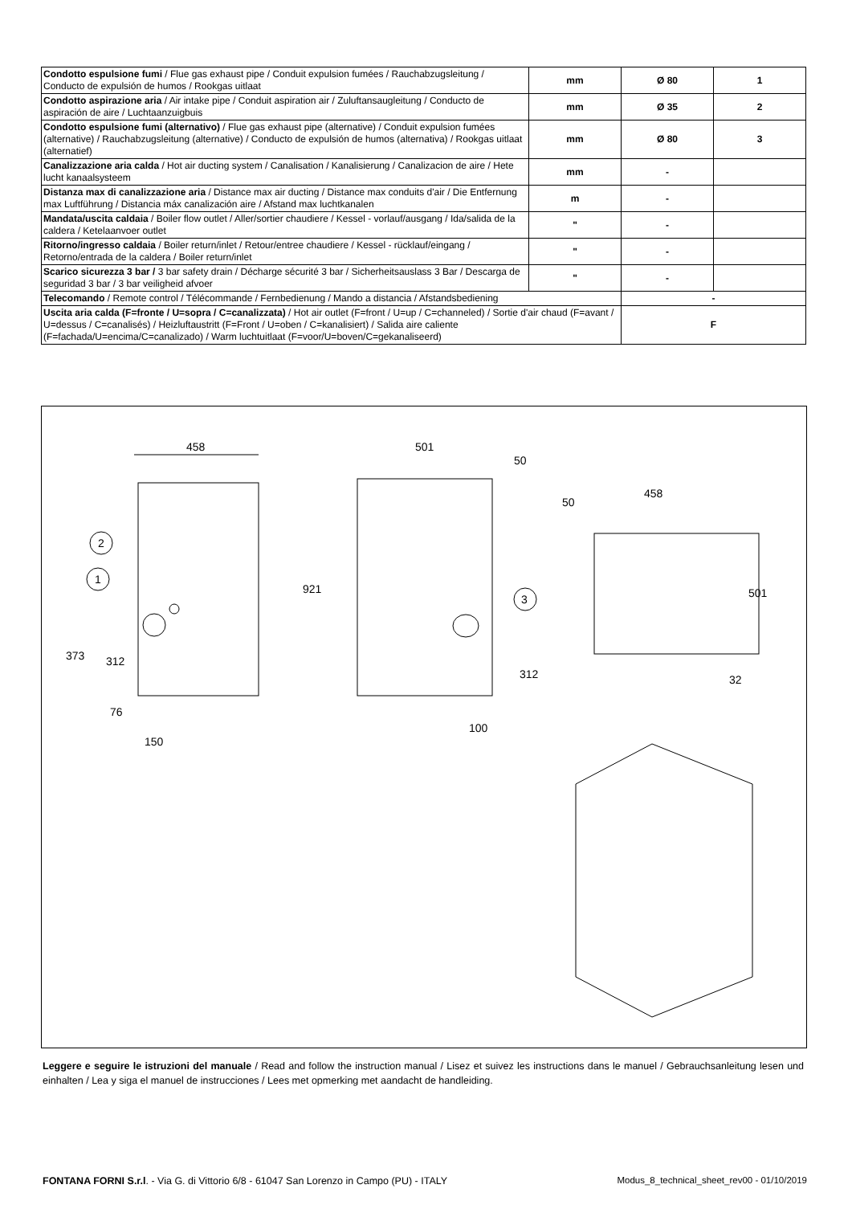| Condotto espulsione fumi / Flue gas exhaust pipe / Conduit expulsion fumées / Rauchabzugsleitung / Conducto de expulsión de humos / Rookgas uitlaat | mm | Ø 80 | 1 |
| Condotto aspirazione aria / Air intake pipe / Conduit aspiration air / Zuluftansaugleitung / Conducto de aspiración de aire / Luchtaanzuigbuis | mm | Ø 35 | 2 |
| Condotto espulsione fumi (alternativo) / Flue gas exhaust pipe (alternative) / Conduit expulsion fumées (alternative) / Rauchabzugsleitung (alternative) / Conducto de expulsión de humos (alternativa) / Rookgas uitlaat (alternatief) | mm | Ø 80 | 3 |
| Canalizzazione aria calda / Hot air ducting system / Canalisation / Kanalisierung / Canalizacion de aire / Hete lucht kanaalsysteem | mm | - | |
| Distanza max di canalizzazione aria / Distance max air ducting / Distance max conduits d'air / Die Entfernung max Luftführung / Distancia máx canalización aire / Afstand max luchtkanalen | m | - | |
| Mandata/uscita caldaia / Boiler flow outlet / Aller/sortier chaudiere / Kessel - vorlauf/ausgang / Ida/salida de la caldera / Ketelaanvoer outlet | " | - | |
| Ritorno/ingresso caldaia / Boiler return/inlet / Retour/entree chaudiere / Kessel - rücklauf/eingang / Retorno/entrada de la caldera / Boiler return/inlet | " | - | |
| Scarico sicurezza 3 bar / 3 bar safety drain / Décharge sécurité 3 bar / Sicherheitsauslass 3 Bar / Descarga de seguridad 3 bar / 3 bar veiligheid afvoer | " | - | |
| Telecomando / Remote control / Télécommande / Fernbedienung / Mando a distancia / Afstandsbediening | | - | |
| Uscita aria calda (F=fronte / U=sopra / C=canalizzata) / Hot air outlet (F=front / U=up / C=channeled) / Sortie d'air chaud (F=avant / U=dessus / C=canalisés) / Heizluftaustritt (F=Front / U=oben / C=kanalisiert) / Salida aire caliente (F=fachada/U=encima/C=canalizado) / Warm luchtuitlaat (F=voor/U=boven/C=gekanaliseerd) | | F | |
458
2
1
373
312
76
150
501
50
921
3
312
100
458
50
501
32
Leggere e seguire le istruzioni del manuale / Read and follow the instruction manual / Lisez et suivez les instructions dans le manuel / Gebrauchsanleitung lesen und einhalten / Lea y siga el manuel de instrucciones / Lees met opmerking met aandacht de handleiding.
FONTANA FORNI S.r.l. - Via G. di Vittorio 6/8 - 61047 San Lorenzo in Campo (PU) - ITALY Modus_8_technical_sheet_rev00 - 01/10/2019